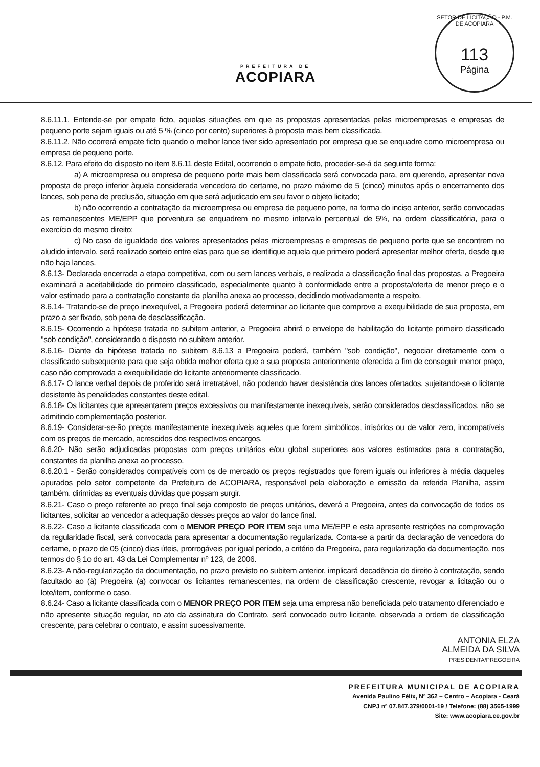PREFEITURA DE
ACOPIARA
SETOR DE LICITAÇÃO - P.M. DE ACOPIARA
113
Página
8.6.11.1. Entende-se por empate ficto, aquelas situações em que as propostas apresentadas pelas microempresas e empresas de pequeno porte sejam iguais ou até 5 % (cinco por cento) superiores à proposta mais bem classificada.
8.6.11.2. Não ocorrerá empate ficto quando o melhor lance tiver sido apresentado por empresa que se enquadre como microempresa ou empresa de pequeno porte.
8.6.12. Para efeito do disposto no item 8.6.11 deste Edital, ocorrendo o empate ficto, proceder-se-á da seguinte forma:
a) A microempresa ou empresa de pequeno porte mais bem classificada será convocada para, em querendo, apresentar nova proposta de preço inferior àquela considerada vencedora do certame, no prazo máximo de 5 (cinco) minutos após o encerramento dos lances, sob pena de preclusão, situação em que será adjudicado em seu favor o objeto licitado;
b) não ocorrendo a contratação da microempresa ou empresa de pequeno porte, na forma do inciso anterior, serão convocadas as remanescentes ME/EPP que porventura se enquadrem no mesmo intervalo percentual de 5%, na ordem classificatória, para o exercício do mesmo direito;
c) No caso de igualdade dos valores apresentados pelas microempresas e empresas de pequeno porte que se encontrem no aludido intervalo, será realizado sorteio entre elas para que se identifique aquela que primeiro poderá apresentar melhor oferta, desde que não haja lances.
8.6.13- Declarada encerrada a etapa competitiva, com ou sem lances verbais, e realizada a classificação final das propostas, a Pregoeira examinará a aceitabilidade do primeiro classificado, especialmente quanto à conformidade entre a proposta/oferta de menor preço e o valor estimado para a contratação constante da planilha anexa ao processo, decidindo motivadamente a respeito.
8.6.14- Tratando-se de preço inexequível, a Pregoeira poderá determinar ao licitante que comprove a exequibilidade de sua proposta, em prazo a ser fixado, sob pena de desclassificação.
8.6.15- Ocorrendo a hipótese tratada no subitem anterior, a Pregoeira abrirá o envelope de habilitação do licitante primeiro classificado "sob condição", considerando o disposto no subitem anterior.
8.6.16- Diante da hipótese tratada no subitem 8.6.13 a Pregoeira poderá, também "sob condição", negociar diretamente com o classificado subsequente para que seja obtida melhor oferta que a sua proposta anteriormente oferecida a fim de conseguir menor preço, caso não comprovada a exequibilidade do licitante anteriormente classificado.
8.6.17- O lance verbal depois de proferido será irretratável, não podendo haver desistência dos lances ofertados, sujeitando-se o licitante desistente às penalidades constantes deste edital.
8.6.18- Os licitantes que apresentarem preços excessivos ou manifestamente inexequíveis, serão considerados desclassificados, não se admitindo complementação posterior.
8.6.19- Considerar-se-ão preços manifestamente inexequíveis aqueles que forem simbólicos, irrisórios ou de valor zero, incompatíveis com os preços de mercado, acrescidos dos respectivos encargos.
8.6.20- Não serão adjudicadas propostas com preços unitários e/ou global superiores aos valores estimados para a contratação, constantes da planilha anexa ao processo.
8.6.20.1 - Serão considerados compatíveis com os de mercado os preços registrados que forem iguais ou inferiores à média daqueles apurados pelo setor competente da Prefeitura de ACOPIARA, responsável pela elaboração e emissão da referida Planilha, assim também, dirimidas as eventuais dúvidas que possam surgir.
8.6.21- Caso o preço referente ao preço final seja composto de preços unitários, deverá a Pregoeira, antes da convocação de todos os licitantes, solicitar ao vencedor a adequação desses preços ao valor do lance final.
8.6.22- Caso a licitante classificada com o MENOR PREÇO POR ITEM seja uma ME/EPP e esta apresente restrições na comprovação da regularidade fiscal, será convocada para apresentar a documentação regularizada. Conta-se a partir da declaração de vencedora do certame, o prazo de 05 (cinco) dias úteis, prorrogáveis por igual período, a critério da Pregoeira, para regularização da documentação, nos termos do § 1o do art. 43 da Lei Complementar nº 123, de 2006.
8.6.23- A não-regularização da documentação, no prazo previsto no subitem anterior, implicará decadência do direito à contratação, sendo facultado ao (à) Pregoeira (a) convocar os licitantes remanescentes, na ordem de classificação crescente, revogar a licitação ou o lote/item, conforme o caso.
8.6.24- Caso a licitante classificada com o MENOR PREÇO POR ITEM seja uma empresa não beneficiada pelo tratamento diferenciado e não apresente situação regular, no ato da assinatura do Contrato, será convocado outro licitante, observada a ordem de classificação crescente, para celebrar o contrato, e assim sucessivamente.
ANTONIA ELZA
ALMEIDA DA SILVA
PRESIDENTA/PREGOEIRA
PREFEITURA MUNICIPAL DE ACOPIARA
Avenida Paulino Félix, Nº 362 – Centro – Acopiara - Ceará
CNPJ nº 07.847.379/0001-19 / Telefone: (88) 3565-1999
Site: www.acopiara.ce.gov.br